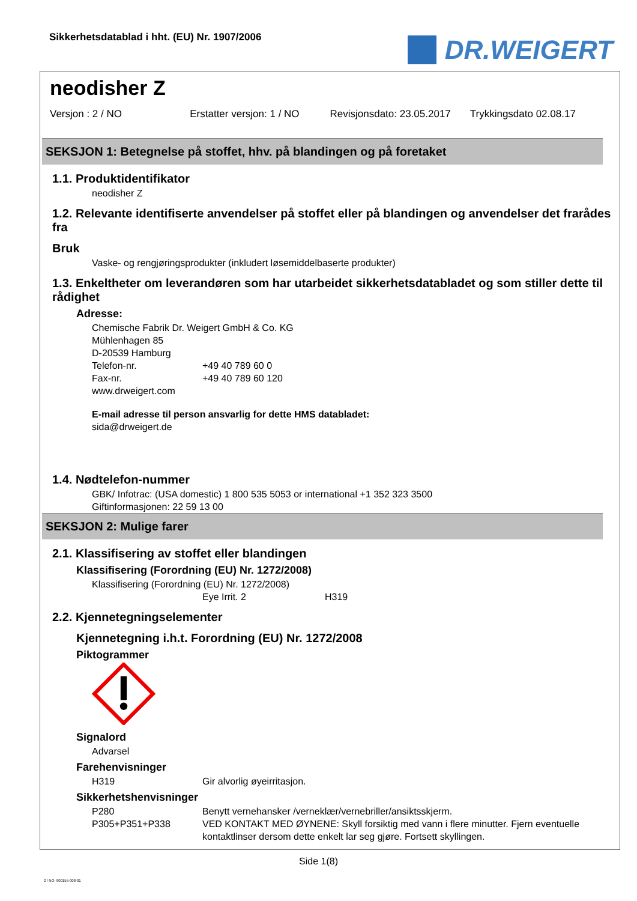Sikkerhetsdatablad i hht. (EU) Nr. 1907/2006
DR.WEIGERT
neodisher Z
Versjon : 2 / NO Erstatter versjon: 1 / NO Revisjonsdato: 23.05.2017 Trykkingsdato 02.08.17
SEKSJON 1: Betegnelse på stoffet, hhv. på blandingen og på foretaket
1.1. Produktidentifikator
neodisher Z
1.2. Relevante identifiserte anvendelser på stoffet eller på blandingen og anvendelser det frarådes fra
Bruk
Vaske- og rengjøringsprodukter (inkludert løsemiddelbaserte produkter)
1.3. Enkeltheter om leverandøren som har utarbeidet sikkerhetsdatabladet og som stiller dette til rådighet
Adresse:
Chemische Fabrik Dr. Weigert GmbH & Co. KG
Mühlenhagen 85
D-20539 Hamburg
Telefon-nr. +49 40 789 60 0
Fax-nr. +49 40 789 60 120
www.drweigert.com
E-mail adresse til person ansvarlig for dette HMS databladet:
sida@drweigert.de
1.4. Nødtelefon-nummer
GBK/ Infotrac: (USA domestic) 1 800 535 5053 or international +1 352 323 3500
Giftinformasjonen: 22 59 13 00
SEKSJON 2: Mulige farer
2.1. Klassifisering av stoffet eller blandingen
Klassifisering (Forordning (EU) Nr. 1272/2008)
Klassifisering (Forordning (EU) Nr. 1272/2008)
Eye Irrit. 2 H319
2.2. Kjennetegningselementer
Kjennetegning i.h.t. Forordning (EU) Nr. 1272/2008
Piktogrammer
Signalord
Advarsel
Farehenvisninger
H319 Gir alvorlig øyeirritasjon.
Sikkerhetshenvisninger
P280 Benytt vernehansker /verneklær/vernebriller/ansiktsskjerm.
P305+P351+P338 VED KONTAKT MED ØYNENE: Skyll forsiktig med vann i flere minutter. Fjern eventuelle kontaktlinser dersom dette enkelt lar seg gjøre. Fortsett skyllingen.
Side 1(8)
2 / NO- 800155-008-01